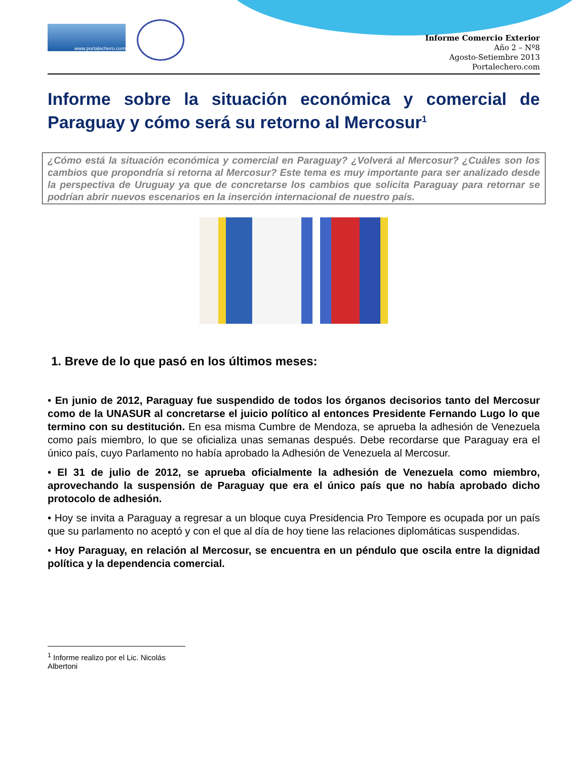www.portalechero.com
Informe Comercio Exterior
Año 2 – Nº8
Agosto-Setiembre 2013
Portalechero.com
Informe sobre la situación económica y comercial de Paraguay y cómo será su retorno al Mercosur<sup>1</sup>
¿Cómo está la situación económica y comercial en Paraguay? ¿Volverá al Mercosur? ¿Cuáles son los cambios que propondría si retorna al Mercosur? Este tema es muy importante para ser analizado desde la perspectiva de Uruguay ya que de concretarse los cambios que solicita Paraguay para retornar se podrían abrir nuevos escenarios en la inserción internacional de nuestro país.
1. Breve de lo que pasó en los últimos meses:
• En junio de 2012, Paraguay fue suspendido de todos los órganos decisorios tanto del Mercosur como de la UNASUR al concretarse el juicio político al entonces Presidente Fernando Lugo lo que termino con su destitución. En esa misma Cumbre de Mendoza, se aprueba la adhesión de Venezuela como país miembro, lo que se oficializa unas semanas después. Debe recordarse que Paraguay era el único país, cuyo Parlamento no había aprobado la Adhesión de Venezuela al Mercosur.
• El 31 de julio de 2012, se aprueba oficialmente la adhesión de Venezuela como miembro, aprovechando la suspensión de Paraguay que era el único país que no había aprobado dicho protocolo de adhesión.
• Hoy se invita a Paraguay a regresar a un bloque cuya Presidencia Pro Tempore es ocupada por un país que su parlamento no aceptó y con el que al día de hoy tiene las relaciones diplomáticas suspendidas.
• Hoy Paraguay, en relación al Mercosur, se encuentra en un péndulo que oscila entre la dignidad política y la dependencia comercial.
<sup>1</sup> Informe realizo por el Lic. Nicolás Albertoni